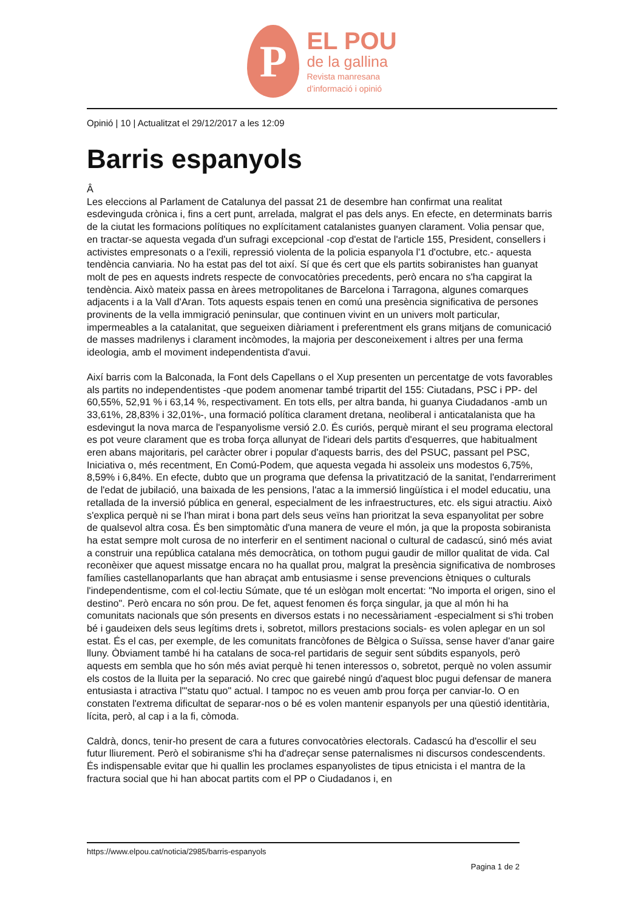P
EL POU
de la gallina
Revista manresana
d’informació i opinió
Opinió | 10 | Actualitzat el 29/12/2017 a les 12:09
Barris espanyols
Â
Les eleccions al Parlament de Catalunya del passat 21 de desembre han confirmat una realitat esdevinguda crònica i, fins a cert punt, arrelada, malgrat el pas dels anys. En efecte, en determinats barris de la ciutat les formacions polítiques no explícitament catalanistes guanyen clarament. Volia pensar que, en tractar-se aquesta vegada d'un sufragi excepcional -cop d'estat de l'article 155, President, consellers i activistes empresonats o a l'exili, repressió violenta de la policia espanyola l'1 d'octubre, etc.- aquesta tendència canviaria. No ha estat pas del tot així. Sí que és cert que els partits sobiranistes han guanyat molt de pes en aquests indrets respecte de convocatòries precedents, però encara no s'ha capgirat la tendència. Això mateix passa en àrees metropolitanes de Barcelona i Tarragona, algunes comarques adjacents i a la Vall d'Aran. Tots aquests espais tenen en comú una presència significativa de persones provinents de la vella immigració peninsular, que continuen vivint en un univers molt particular, impermeables a la catalanitat, que segueixen diàriament i preferentment els grans mitjans de comunicació de masses madrilenys i clarament incòmodes, la majoria per desconeixement i altres per una ferma ideologia, amb el moviment independentista d'avui.
Així barris com la Balconada, la Font dels Capellans o el Xup presenten un percentatge de vots favorables als partits no independentistes -que podem anomenar també tripartit del 155: Ciutadans, PSC i PP- del 60,55%, 52,91 % i 63,14 %, respectivament. En tots ells, per altra banda, hi guanya Ciudadanos -amb un 33,61%, 28,83% i 32,01%-, una formació política clarament dretana, neoliberal i anticatalanista que ha esdevingut la nova marca de l'espanyolisme versió 2.0. És curiós, perquè mirant el seu programa electoral es pot veure clarament que es troba força allunyat de l'ideari dels partits d'esquerres, que habitualment eren abans majoritaris, pel caràcter obrer i popular d'aquests barris, des del PSUC, passant pel PSC, Iniciativa o, més recentment, En Comú-Podem, que aquesta vegada hi assoleix uns modestos 6,75%, 8,59% i 6,84%. En efecte, dubto que un programa que defensa la privatització de la sanitat, l'endarreriment de l'edat de jubilació, una baixada de les pensions, l'atac a la immersió lingüística i el model educatiu, una retallada de la inversió pública en general, especialment de les infraestructures, etc. els sigui atractiu. Això s'explica perquè ni se l'han mirat i bona part dels seus veïns han prioritzat la seva espanyolitat per sobre de qualsevol altra cosa. És ben simptomàtic d'una manera de veure el món, ja que la proposta sobiranista ha estat sempre molt curosa de no interferir en el sentiment nacional o cultural de cadascú, sinó més aviat a construir una república catalana més democràtica, on tothom pugui gaudir de millor qualitat de vida. Cal reconèixer que aquest missatge encara no ha quallat prou, malgrat la presència significativa de nombroses famílies castellanoparlants que han abraçat amb entusiasme i sense prevencions ètniques o culturals l'independentisme, com el col·lectiu Súmate, que té un eslògan molt encertat: "No importa el origen, sino el destino". Però encara no són prou. De fet, aquest fenomen és força singular, ja que al món hi ha comunitats nacionals que són presents en diversos estats i no necessàriament -especialment si s'hi troben bé i gaudeixen dels seus legítims drets i, sobretot, millors prestacions socials- es volen aplegar en un sol estat. És el cas, per exemple, de les comunitats francòfones de Bèlgica o Suïssa, sense haver d'anar gaire lluny. Òbviament també hi ha catalans de soca-rel partidaris de seguir sent súbdits espanyols, però aquests em sembla que ho són més aviat perquè hi tenen interessos o, sobretot, perquè no volen assumir els costos de la lluita per la separació. No crec que gairebé ningú d'aquest bloc pugui defensar de manera entusiasta i atractiva l'"statu quo" actual. I tampoc no es veuen amb prou força per canviar-lo. O en constaten l'extrema dificultat de separar-nos o bé es volen mantenir espanyols per una qüestió identitària, lícita, però, al cap i a la fi, còmoda.
Caldrà, doncs, tenir-ho present de cara a futures convocatòries electorals. Cadascú ha d'escollir el seu futur lliurement. Però el sobiranisme s'hi ha d'adreçar sense paternalismes ni discursos condescendents. És indispensable evitar que hi quallin les proclames espanyolistes de tipus etnicista i el mantra de la fractura social que hi han abocat partits com el PP o Ciudadanos i, en
https://www.elpou.cat/noticia/2985/barris-espanyols
Pagina 1 de 2